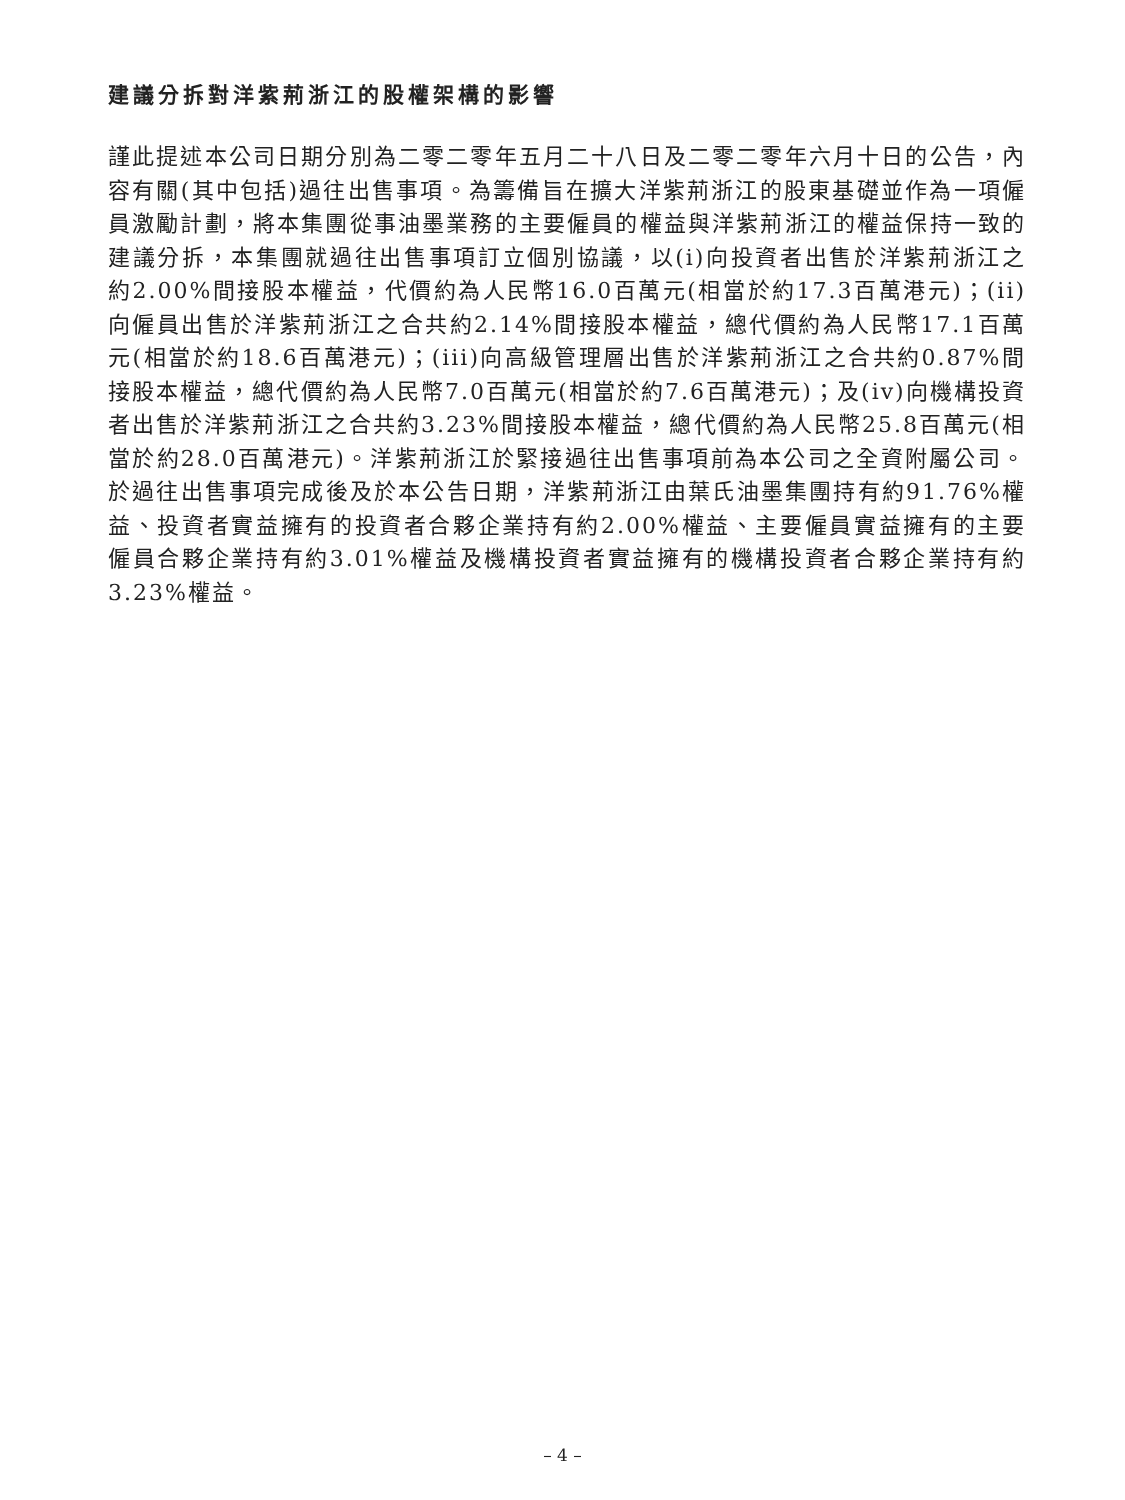建議分拆對洋紫荊浙江的股權架構的影響
謹此提述本公司日期分別為二零二零年五月二十八日及二零二零年六月十日的公告，內容有關(其中包括)過往出售事項。為籌備旨在擴大洋紫荊浙江的股東基礎並作為一項僱員激勵計劃，將本集團從事油墨業務的主要僱員的權益與洋紫荊浙江的權益保持一致的建議分拆，本集團就過往出售事項訂立個別協議，以(i)向投資者出售於洋紫荊浙江之約2.00%間接股本權益，代價約為人民幣16.0百萬元(相當於約17.3百萬港元)；(ii)向僱員出售於洋紫荊浙江之合共約2.14%間接股本權益，總代價約為人民幣17.1百萬元(相當於約18.6百萬港元)；(iii)向高級管理層出售於洋紫荊浙江之合共約0.87%間接股本權益，總代價約為人民幣7.0百萬元(相當於約7.6百萬港元)；及(iv)向機構投資者出售於洋紫荊浙江之合共約3.23%間接股本權益，總代價約為人民幣25.8百萬元(相當於約28.0百萬港元)。洋紫荊浙江於緊接過往出售事項前為本公司之全資附屬公司。於過往出售事項完成後及於本公告日期，洋紫荊浙江由葉氏油墨集團持有約91.76%權益、投資者實益擁有的投資者合夥企業持有約2.00%權益、主要僱員實益擁有的主要僱員合夥企業持有約3.01%權益及機構投資者實益擁有的機構投資者合夥企業持有約3.23%權益。
– 4 –